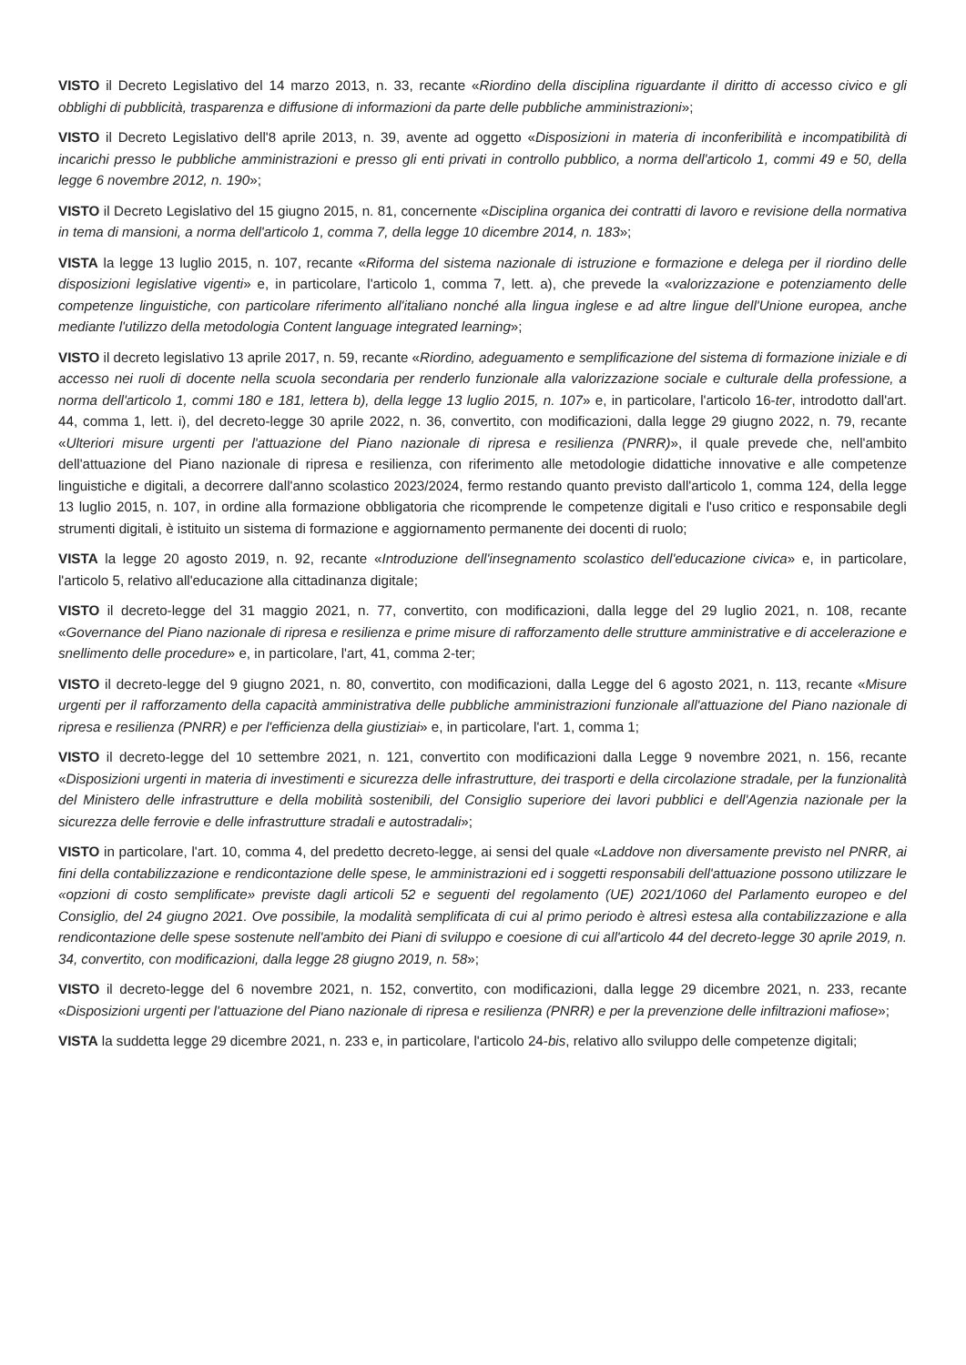VISTO il Decreto Legislativo del 14 marzo 2013, n. 33, recante «Riordino della disciplina riguardante il diritto di accesso civico e gli obblighi di pubblicità, trasparenza e diffusione di informazioni da parte delle pubbliche amministrazioni»;
VISTO il Decreto Legislativo dell'8 aprile 2013, n. 39, avente ad oggetto «Disposizioni in materia di inconferibilità e incompatibilità di incarichi presso le pubbliche amministrazioni e presso gli enti privati in controllo pubblico, a norma dell'articolo 1, commi 49 e 50, della legge 6 novembre 2012, n. 190»;
VISTO il Decreto Legislativo del 15 giugno 2015, n. 81, concernente «Disciplina organica dei contratti di lavoro e revisione della normativa in tema di mansioni, a norma dell'articolo 1, comma 7, della legge 10 dicembre 2014, n. 183»;
VISTA la legge 13 luglio 2015, n. 107, recante «Riforma del sistema nazionale di istruzione e formazione e delega per il riordino delle disposizioni legislative vigenti» e, in particolare, l'articolo 1, comma 7, lett. a), che prevede la «valorizzazione e potenziamento delle competenze linguistiche, con particolare riferimento all'italiano nonché alla lingua inglese e ad altre lingue dell'Unione europea, anche mediante l'utilizzo della metodologia Content language integrated learning»;
VISTO il decreto legislativo 13 aprile 2017, n. 59, recante «Riordino, adeguamento e semplificazione del sistema di formazione iniziale e di accesso nei ruoli di docente nella scuola secondaria per renderlo funzionale alla valorizzazione sociale e culturale della professione, a norma dell'articolo 1, commi 180 e 181, lettera b), della legge 13 luglio 2015, n. 107» e, in particolare, l'articolo 16-ter, introdotto dall'art. 44, comma 1, lett. i), del decreto-legge 30 aprile 2022, n. 36, convertito, con modificazioni, dalla legge 29 giugno 2022, n. 79, recante «Ulteriori misure urgenti per l'attuazione del Piano nazionale di ripresa e resilienza (PNRR)», il quale prevede che, nell'ambito dell'attuazione del Piano nazionale di ripresa e resilienza, con riferimento alle metodologie didattiche innovative e alle competenze linguistiche e digitali, a decorrere dall'anno scolastico 2023/2024, fermo restando quanto previsto dall'articolo 1, comma 124, della legge 13 luglio 2015, n. 107, in ordine alla formazione obbligatoria che ricomprende le competenze digitali e l'uso critico e responsabile degli strumenti digitali, è istituito un sistema di formazione e aggiornamento permanente dei docenti di ruolo;
VISTA la legge 20 agosto 2019, n. 92, recante «Introduzione dell'insegnamento scolastico dell'educazione civica» e, in particolare, l'articolo 5, relativo all'educazione alla cittadinanza digitale;
VISTO il decreto-legge del 31 maggio 2021, n. 77, convertito, con modificazioni, dalla legge del 29 luglio 2021, n. 108, recante «Governance del Piano nazionale di ripresa e resilienza e prime misure di rafforzamento delle strutture amministrative e di accelerazione e snellimento delle procedure» e, in particolare, l'art, 41, comma 2-ter;
VISTO il decreto-legge del 9 giugno 2021, n. 80, convertito, con modificazioni, dalla Legge del 6 agosto 2021, n. 113, recante «Misure urgenti per il rafforzamento della capacità amministrativa delle pubbliche amministrazioni funzionale all'attuazione del Piano nazionale di ripresa e resilienza (PNRR) e per l'efficienza della giustiziai» e, in particolare, l'art. 1, comma 1;
VISTO il decreto-legge del 10 settembre 2021, n. 121, convertito con modificazioni dalla Legge 9 novembre 2021, n. 156, recante «Disposizioni urgenti in materia di investimenti e sicurezza delle infrastrutture, dei trasporti e della circolazione stradale, per la funzionalità del Ministero delle infrastrutture e della mobilità sostenibili, del Consiglio superiore dei lavori pubblici e dell'Agenzia nazionale per la sicurezza delle ferrovie e delle infrastrutture stradali e autostradali»;
VISTO in particolare, l'art. 10, comma 4, del predetto decreto-legge, ai sensi del quale «Laddove non diversamente previsto nel PNRR, ai fini della contabilizzazione e rendicontazione delle spese, le amministrazioni ed i soggetti responsabili dell'attuazione possono utilizzare le «opzioni di costo semplificate» previste dagli articoli 52 e seguenti del regolamento (UE) 2021/1060 del Parlamento europeo e del Consiglio, del 24 giugno 2021. Ove possibile, la modalità semplificata di cui al primo periodo è altresì estesa alla contabilizzazione e alla rendicontazione delle spese sostenute nell'ambito dei Piani di sviluppo e coesione di cui all'articolo 44 del decreto-legge 30 aprile 2019, n. 34, convertito, con modificazioni, dalla legge 28 giugno 2019, n. 58»;
VISTO il decreto-legge del 6 novembre 2021, n. 152, convertito, con modificazioni, dalla legge 29 dicembre 2021, n. 233, recante «Disposizioni urgenti per l'attuazione del Piano nazionale di ripresa e resilienza (PNRR) e per la prevenzione delle infiltrazioni mafiose»;
VISTA la suddetta legge 29 dicembre 2021, n. 233 e, in particolare, l'articolo 24-bis, relativo allo sviluppo delle competenze digitali;